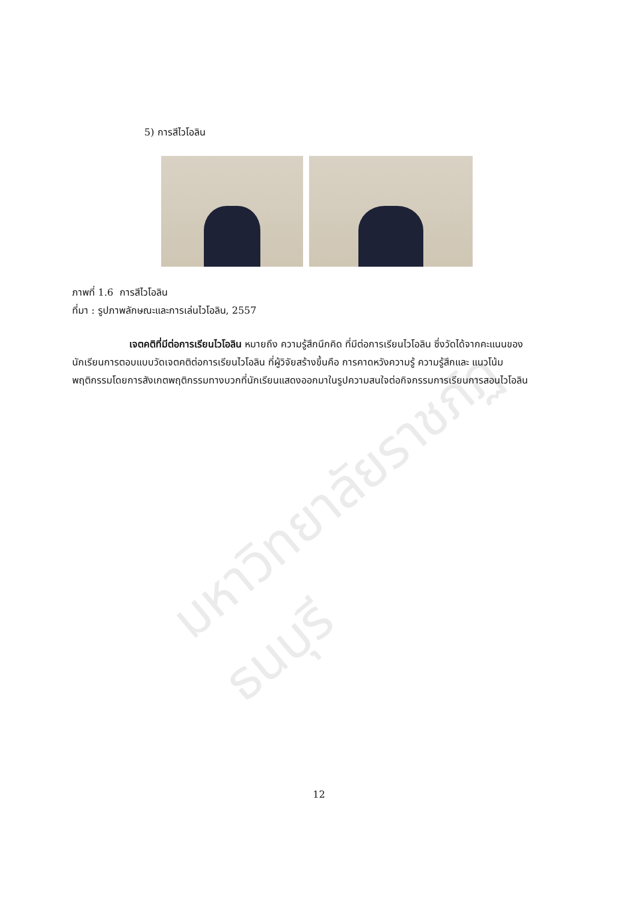มหาวิทยาลัยราชภัฏธนบุรี
5) การสีไวโอลิน
ภาพที่ 1.6 การสีไวโอลิน
ที่มา : รูปภาพลักษณะและการเล่นไวโอลิน, 2557
เจตคติที่มีต่อการเรียนไวโอลิน หมายถึง ความรู้สึกนึกคิด ที่มีต่อการเรียนไวโอลิน ซึ่งวัดได้จากคะแนนของนักเรียนการตอบแบบวัดเจตคติต่อการเรียนไวโอลิน ที่ผู้วิจัยสร้างขึ้นคือ การคาดหวังความรู้ ความรู้สึกและ แนวโน้มพฤติกรรมโดยการสังเกตพฤติกรรมทางบวกที่นักเรียนแสดงออกมาในรูปความสนใจต่อกิจกรรมการเรียนการสอนไวโอลิน
12